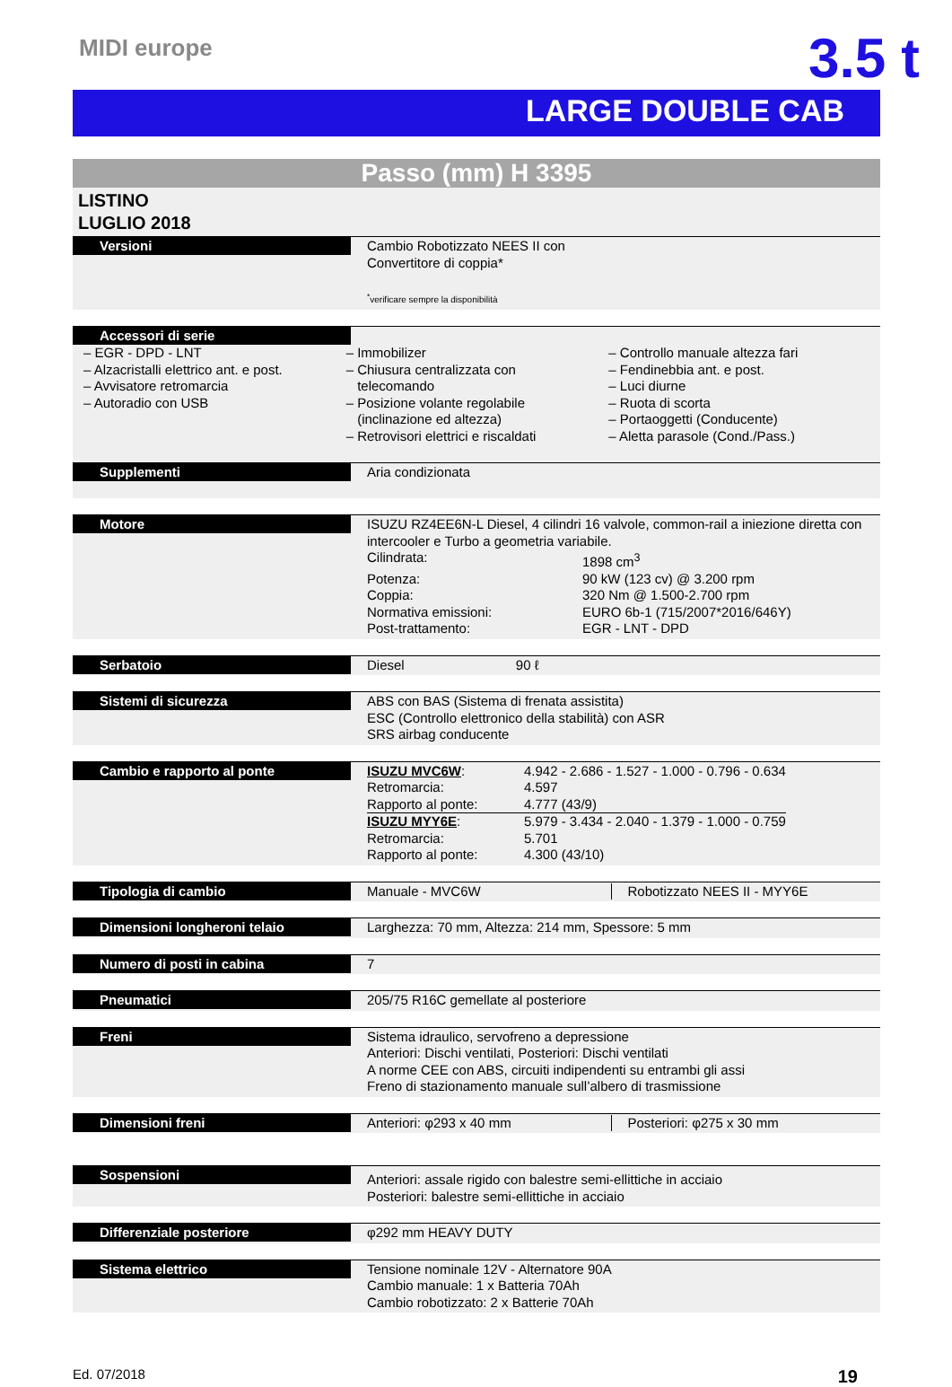MIDI europe
3.5 t
LARGE DOUBLE CAB
Passo (mm) H 3395
LISTINO
LUGLIO 2018
Versioni
Cambio Robotizzato NEES II con
Convertitore di coppia*
<sup>*</sup> verificare sempre la disponibilità
Accessori di serie
– EGR - DPD - LNT
– Alzacristalli elettrico ant. e post.
– Avvisatore retromarcia
– Autoradio con USB
– Immobilizer
– Chiusura centralizzata con
telecomando
– Posizione volante regolabile
(inclinazione ed altezza)
– Retrovisori elettrici e riscaldati
– Controllo manuale altezza fari
– Fendinebbia ant. e post.
– Luci diurne
– Ruota di scorta
– Portaoggetti (Conducente)
– Aletta parasole (Cond./Pass.)
Supplementi
Aria condizionata
Motore
ISUZU RZ4EE6N-L Diesel, 4 cilindri 16 valvole, common-rail a iniezione diretta con intercooler e Turbo a geometria variabile.
| Cilindrata: | 1898 cm<sup>3</sup> |
| Potenza: | 90 kW (123 cv) @ 3.200 rpm |
| Coppia: | 320 Nm @ 1.500-2.700 rpm |
| Normativa emissioni: | EURO 6b-1 (715/2007*2016/646Y) |
| Post-trattamento: | EGR - LNT - DPD |
Serbatoio
Diesel 90 ℓ
Sistemi di sicurezza
ABS con BAS (Sistema di frenata assistita)
ESC (Controllo elettronico della stabilità) con ASR
SRS airbag conducente
Cambio e rapporto al ponte
| ISUZU MVC6W : | 4.942 - 2.686 - 1.527 - 1.000 - 0.796 - 0.634 |
| Retromarcia: | 4.597 |
| Rapporto al ponte: | 4.777 (43/9) |
| ISUZU MYY6E : | 5.979 - 3.434 - 2.040 - 1.379 - 1.000 - 0.759 |
| Retromarcia: | 5.701 |
| Rapporto al ponte: | 4.300 (43/10) |
Tipologia di cambio
Manuale - MVC6W Robotizzato NEES II - MYY6E
Dimensioni longheroni telaio
Larghezza: 70 mm, Altezza: 214 mm, Spessore: 5 mm
Numero di posti in cabina
7
Pneumatici
205/75 R16C gemellate al posteriore
Freni
Sistema idraulico, servofreno a depressione
Anteriori: Dischi ventilati, Posteriori: Dischi ventilati
A norme CEE con ABS, circuiti indipendenti su entrambi gli assi
Freno di stazionamento manuale sull’albero di trasmissione
Dimensioni freni
Anteriori: φ293 x 40 mm Posteriori: φ275 x 30 mm
Sospensioni
Anteriori: assale rigido con balestre semi-ellittiche in acciaio
Posteriori: balestre semi-ellittiche in acciaio
Differenziale posteriore
φ292 mm HEAVY DUTY
Sistema elettrico
Tensione nominale 12V - Alternatore 90A
Cambio manuale: 1 x Batteria 70Ah
Cambio robotizzato: 2 x Batterie 70Ah
Ed. 07/2018 19